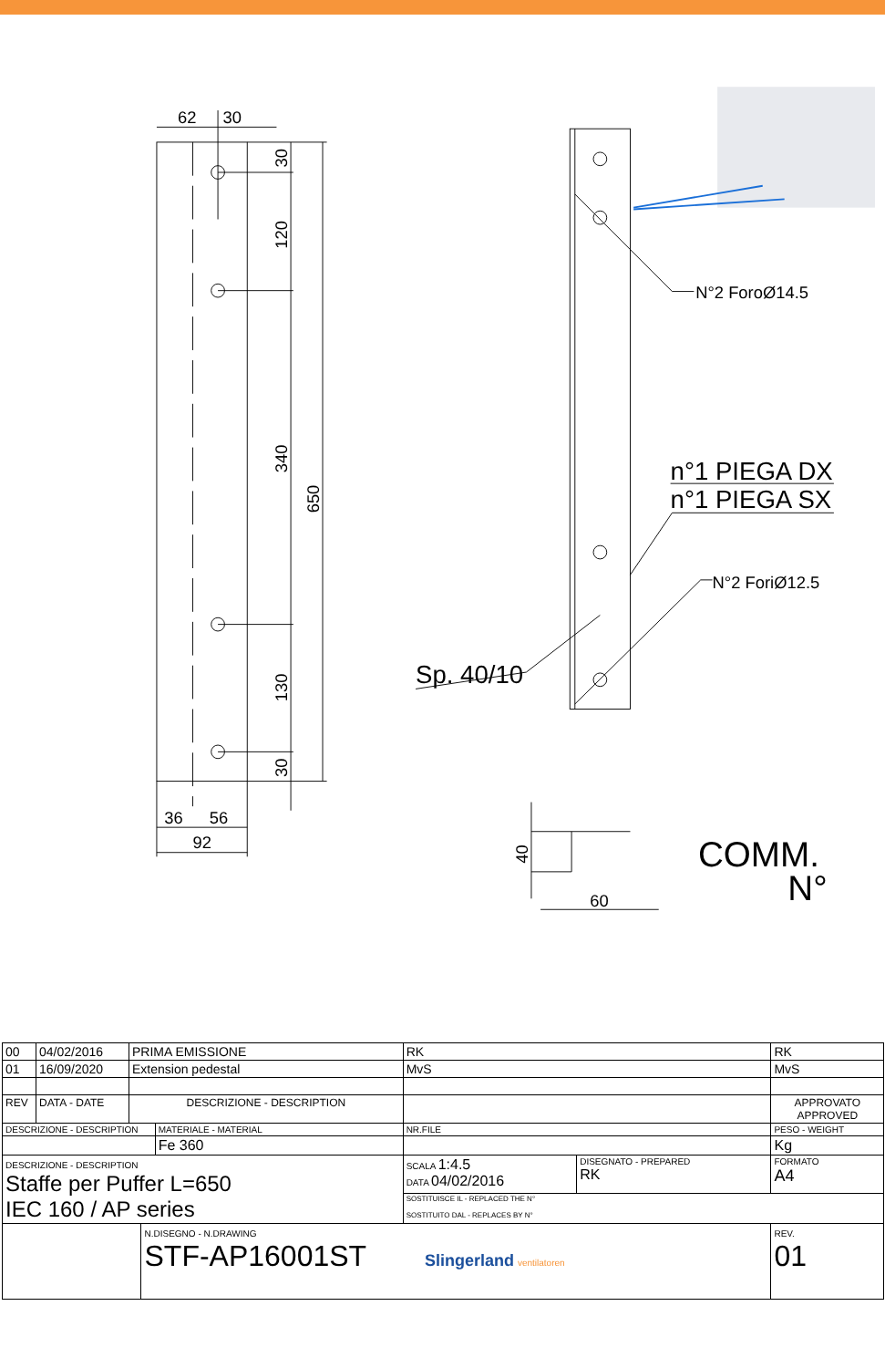62
30
36
56
92
30
120
340
650
130
30
N°2 ForoØ14.5
N°2 ForiØ12.5
n°1 PIEGA DX
n°1 PIEGA SX
Sp. 40/10
40
60
COMM.
N°
| 00 | 04/02/2016 | PRIMA EMISSIONE | | | RK | | RK |
| 01 | 16/09/2020 | Extension pedestal | | | MvS | | MvS |
| REV | DATA - DATE | DESCRIZIONE - DESCRIPTION | | | | | APPROVATO APPROVED |
| DESCRIZIONE - DESCRIPTION | | | | MATERIALE - MATERIAL | NR.FILE | | PESO - WEIGHT |
| | | | | Fe 360 | | | Kg |
| DESCRIZIONE - DESCRIPTION Staffe per Puffer L=650 IEC 160 / AP series | | | | | SCALA 1:4.5 DATA 04/02/2016 | DISEGNATO - PREPARED RK | FORMATO A4 |
| | | | | | SOSTITUISCE IL - REPLACED THE N° SOSTITUITO DAL - REPLACES BY N° | | |
| | | | N.DISEGNO - N.DRAWING STF-AP16001ST Slingerland ventilatoren | | | | REV. 01 |